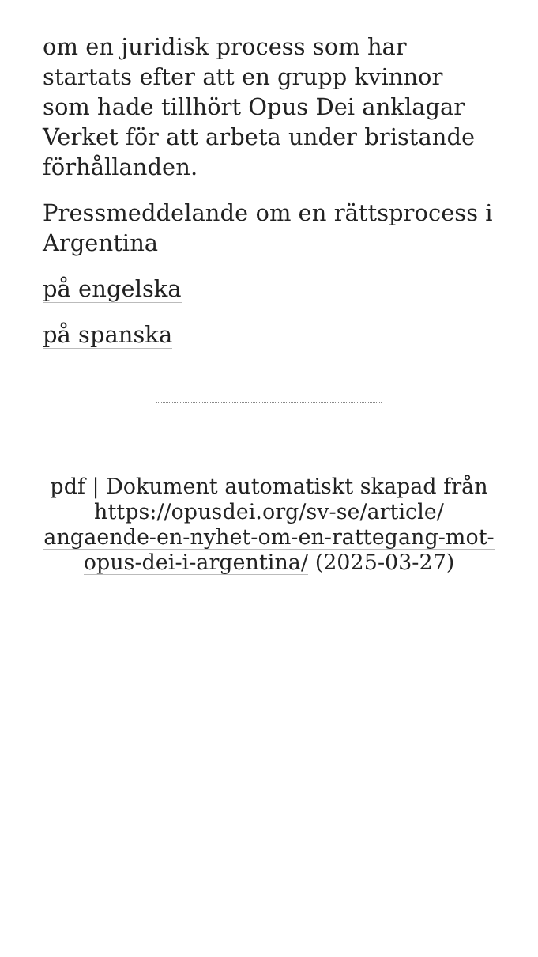om en juridisk process som har startats efter att en grupp kvinnor som hade tillhört Opus Dei anklagar Verket för att arbeta under bristande förhållanden.
Pressmeddelande om en rättsprocess i Argentina
på engelska
på spanska
pdf | Dokument automatiskt skapad från https://opusdei.org/sv-se/article/ angaende-en-nyhet-om-en-rattegang-mot-opus-dei-i-argentina/ (2025-03-27)